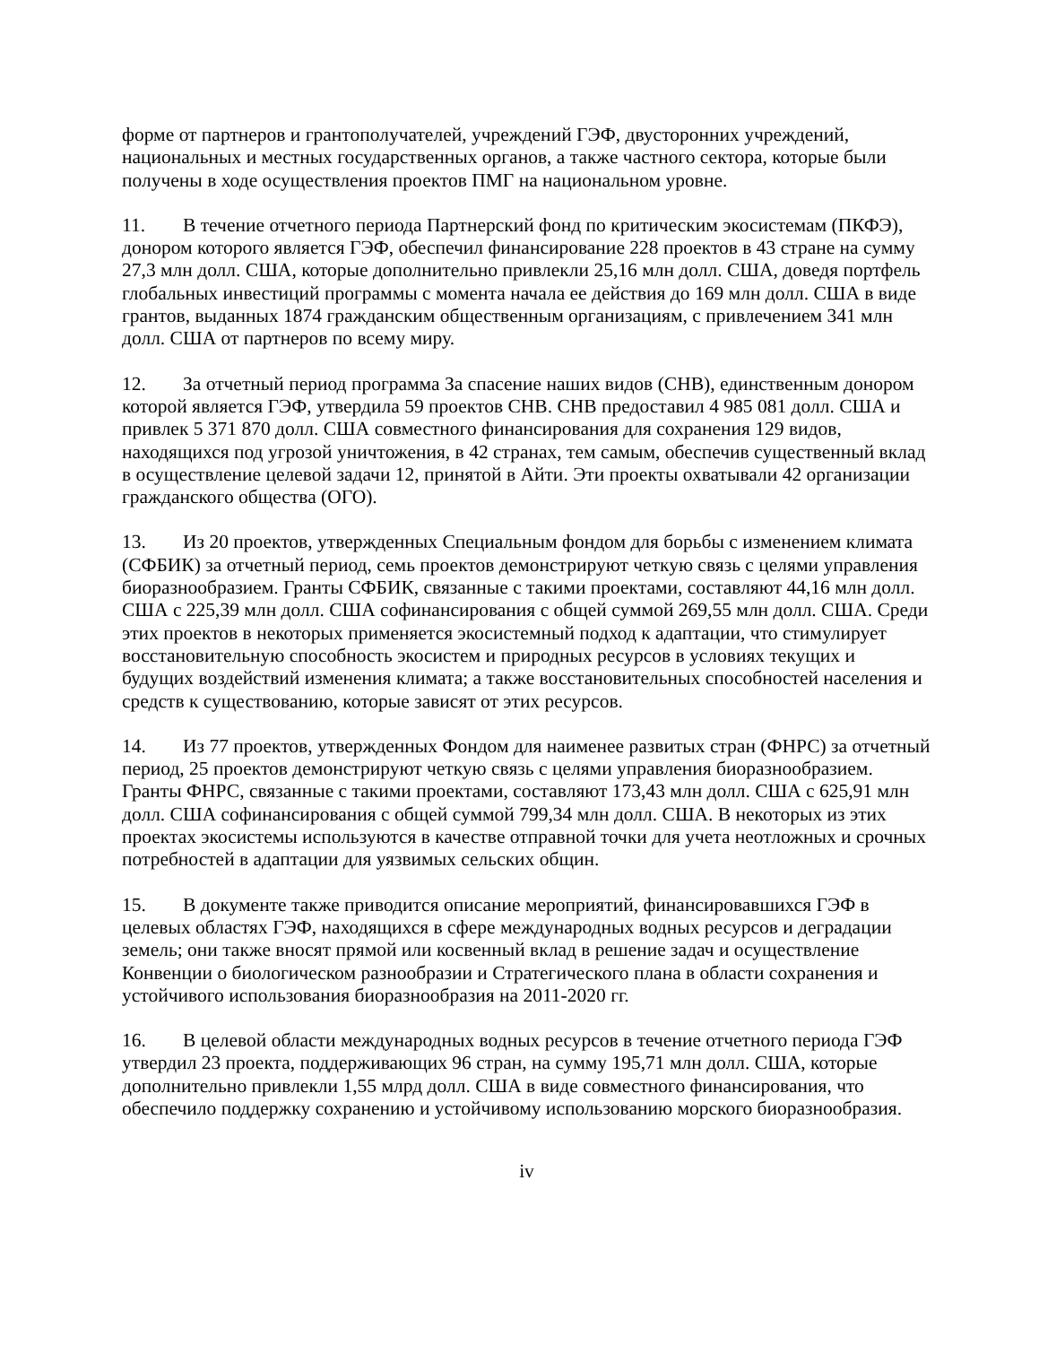форме от партнеров и грантополучателей, учреждений ГЭФ, двусторонних учреждений, национальных и местных государственных органов, а также частного сектора, которые были получены в ходе осуществления проектов ПМГ на национальном уровне.
11. В течение отчетного периода Партнерский фонд по критическим экосистемам (ПКФЭ), донором которого является ГЭФ, обеспечил финансирование 228 проектов в 43 стране на сумму 27,3 млн долл. США, которые дополнительно привлекли 25,16 млн долл. США, доведя портфель глобальных инвестиций программы с момента начала ее действия до 169 млн долл. США в виде грантов, выданных 1874 гражданским общественным организациям, с привлечением 341 млн долл. США от партнеров по всему миру.
12. За отчетный период программа За спасение наших видов (СНВ), единственным донором которой является ГЭФ, утвердила 59 проектов СНВ. СНВ предоставил 4 985 081 долл. США и привлек 5 371 870 долл. США совместного финансирования для сохранения 129 видов, находящихся под угрозой уничтожения, в 42 странах, тем самым, обеспечив существенный вклад в осуществление целевой задачи 12, принятой в Айти. Эти проекты охватывали 42 организации гражданского общества (ОГО).
13. Из 20 проектов, утвержденных Специальным фондом для борьбы с изменением климата (СФБИК) за отчетный период, семь проектов демонстрируют четкую связь с целями управления биоразнообразием. Гранты СФБИК, связанные с такими проектами, составляют 44,16 млн долл. США с 225,39 млн долл. США софинансирования с общей суммой 269,55 млн долл. США. Среди этих проектов в некоторых применяется экосистемный подход к адаптации, что стимулирует восстановительную способность экосистем и природных ресурсов в условиях текущих и будущих воздействий изменения климата; а также восстановительных способностей населения и средств к существованию, которые зависят от этих ресурсов.
14. Из 77 проектов, утвержденных Фондом для наименее развитых стран (ФНРС) за отчетный период, 25 проектов демонстрируют четкую связь с целями управления биоразнообразием. Гранты ФНРС, связанные с такими проектами, составляют 173,43 млн долл. США с 625,91 млн долл. США софинансирования с общей суммой 799,34 млн долл. США. В некоторых из этих проектах экосистемы используются в качестве отправной точки для учета неотложных и срочных потребностей в адаптации для уязвимых сельских общин.
15. В документе также приводится описание мероприятий, финансировавшихся ГЭФ в целевых областях ГЭФ, находящихся в сфере международных водных ресурсов и деградации земель; они также вносят прямой или косвенный вклад в решение задач и осуществление Конвенции о биологическом разнообразии и Стратегического плана в области сохранения и устойчивого использования биоразнообразия на 2011-2020 гг.
16. В целевой области международных водных ресурсов в течение отчетного периода ГЭФ утвердил 23 проекта, поддерживающих 96 стран, на сумму 195,71 млн долл. США, которые дополнительно привлекли 1,55 млрд долл. США в виде совместного финансирования, что обеспечило поддержку сохранению и устойчивому использованию морского биоразнообразия.
iv